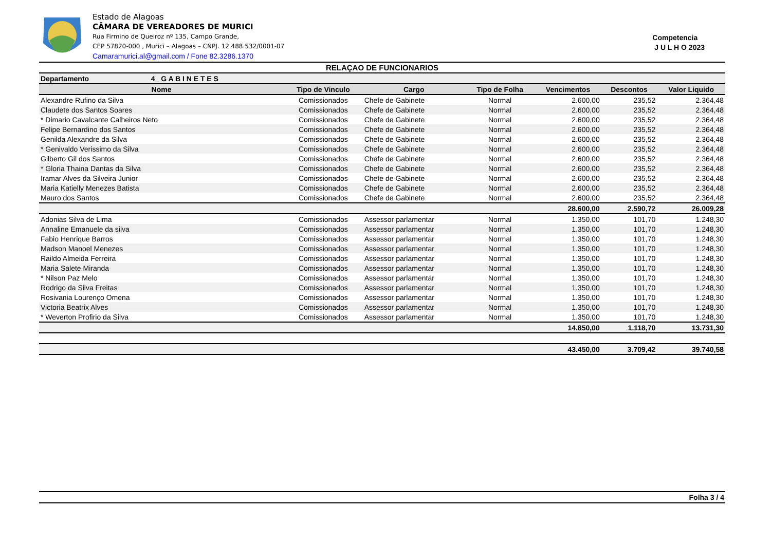Estado de Alagoas
CÂMARA DE VEREADORES DE MURICI
Rua Firmino de Queiroz nº 135, Campo Grande,
CEP 57820-000 , Murici – Alagoas – CNPJ. 12.488.532/0001-07
Camaramurici.al@gmail.com / Fone 82.3286.1370
Competencia
J U L H O 2023
| RELAÇAO DE FUNCIONARIOS | | | | | | |
| Departamento 4_ G A B I N E T E S | | | | | | |
| Nome | Tipo de Vinculo | Cargo | Tipo de Folha | Vencimentos | Descontos | Valor Liquido |
| Alexandre Rufino da Silva | Comissionados | Chefe de Gabinete | Normal | 2.600,00 | 235,52 | 2.364,48 |
| Claudete dos Santos Soares | Comissionados | Chefe de Gabinete | Normal | 2.600,00 | 235,52 | 2.364,48 |
| * Dimario Cavalcante Calheiros Neto | Comissionados | Chefe de Gabinete | Normal | 2.600,00 | 235,52 | 2.364,48 |
| Felipe Bernardino dos Santos | Comissionados | Chefe de Gabinete | Normal | 2.600,00 | 235,52 | 2.364,48 |
| Genilda Alexandre da Silva | Comissionados | Chefe de Gabinete | Normal | 2.600,00 | 235,52 | 2.364,48 |
| * Genivaldo Verissimo da Silva | Comissionados | Chefe de Gabinete | Normal | 2.600,00 | 235,52 | 2.364,48 |
| Gilberto Gil dos Santos | Comissionados | Chefe de Gabinete | Normal | 2.600,00 | 235,52 | 2.364,48 |
| * Gloria Thaina Dantas da Silva | Comissionados | Chefe de Gabinete | Normal | 2.600,00 | 235,52 | 2.364,48 |
| Iramar Alves da Silveira Junior | Comissionados | Chefe de Gabinete | Normal | 2.600,00 | 235,52 | 2.364,48 |
| Maria Katielly Menezes Batista | Comissionados | Chefe de Gabinete | Normal | 2.600,00 | 235,52 | 2.364,48 |
| Mauro dos Santos | Comissionados | Chefe de Gabinete | Normal | 2.600,00 | 235,52 | 2.364,48 |
| | | | | 28.600,00 | 2.590,72 | 26.009,28 |
| Adonias Silva de Lima | Comissionados | Assessor parlamentar | Normal | 1.350,00 | 101,70 | 1.248,30 |
| Annaline Emanuele da silva | Comissionados | Assessor parlamentar | Normal | 1.350,00 | 101,70 | 1.248,30 |
| Fabio Henrique Barros | Comissionados | Assessor parlamentar | Normal | 1.350,00 | 101,70 | 1.248,30 |
| Madson Manoel Menezes | Comissionados | Assessor parlamentar | Normal | 1.350,00 | 101,70 | 1.248,30 |
| Raildo Almeida Ferreira | Comissionados | Assessor parlamentar | Normal | 1.350,00 | 101,70 | 1.248,30 |
| Maria Salete Miranda | Comissionados | Assessor parlamentar | Normal | 1.350,00 | 101,70 | 1.248,30 |
| * Nilson Paz Melo | Comissionados | Assessor parlamentar | Normal | 1.350,00 | 101,70 | 1.248,30 |
| Rodrigo da Silva Freitas | Comissionados | Assessor parlamentar | Normal | 1.350,00 | 101,70 | 1.248,30 |
| Rosivania Lourenço Omena | Comissionados | Assessor parlamentar | Normal | 1.350,00 | 101,70 | 1.248,30 |
| Victoria Beatrix Alves | Comissionados | Assessor parlamentar | Normal | 1.350,00 | 101,70 | 1.248,30 |
| * Weverton Profirio da Silva | Comissionados | Assessor parlamentar | Normal | 1.350,00 | 101,70 | 1.248,30 |
| | | | | 14.850,00 | 1.118,70 | 13.731,30 |
| | | | | 43.450,00 | 3.709,42 | 39.740,58 |
Folha 3 / 4